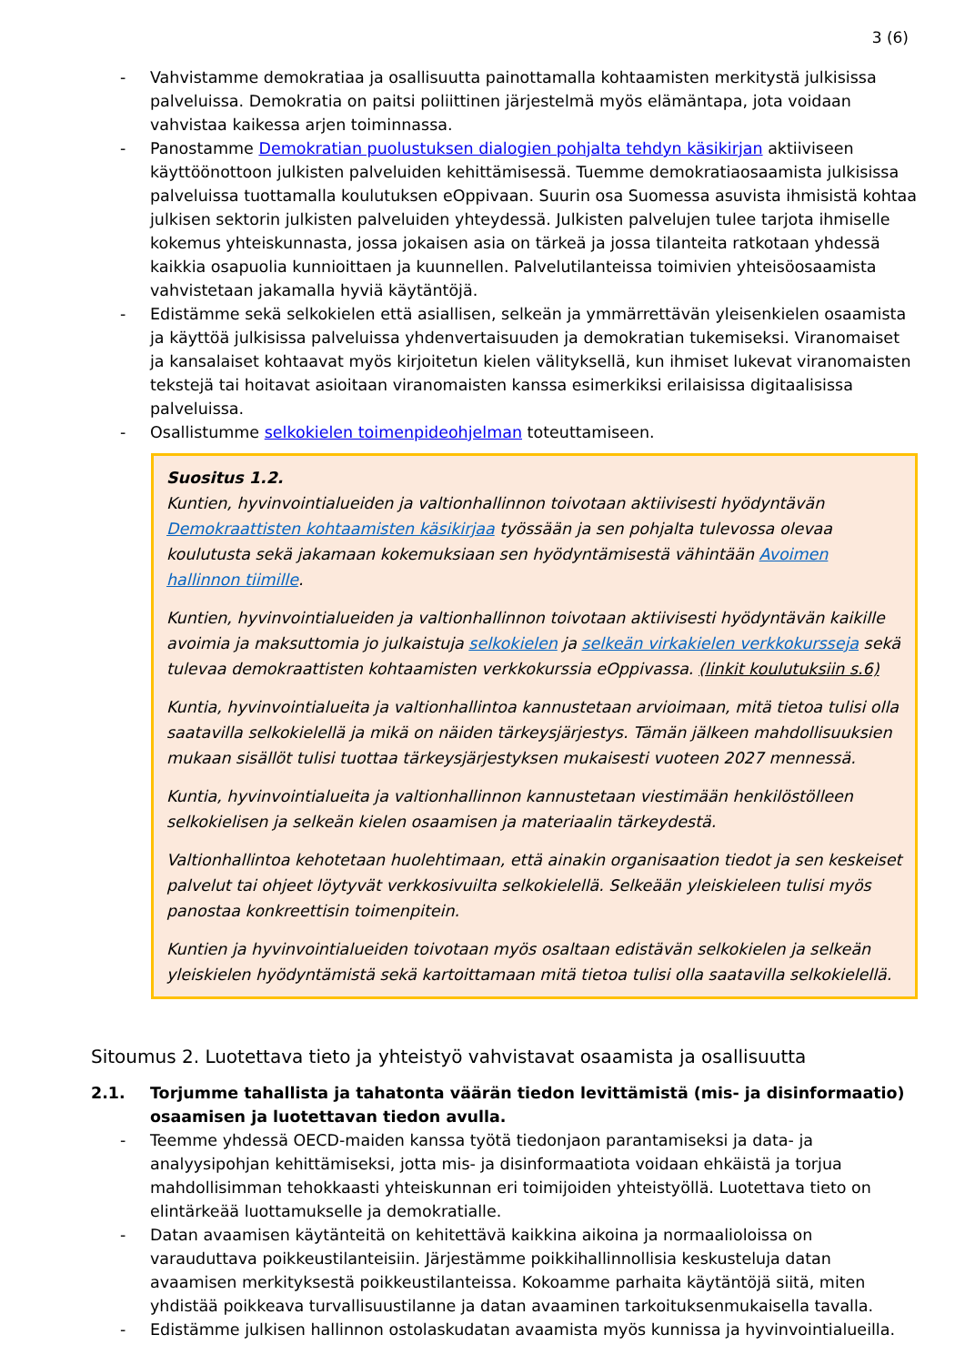3 (6)
- Vahvistamme demokratiaa ja osallisuutta painottamalla kohtaamisten merkitystä julkisissa palveluissa. Demokratia on paitsi poliittinen järjestelmä myös elämäntapa, jota voidaan vahvistaa kaikessa arjen toiminnassa.
- Panostamme Demokratian puolustuksen dialogien pohjalta tehdyn käsikirjan aktiiviseen käyttöönottoon julkisten palveluiden kehittämisessä. Tuemme demokratiaosaamista julkisissa palveluissa tuottamalla koulutuksen eOppivaan. Suurin osa Suomessa asuvista ihmisistä kohtaa julkisen sektorin julkisten palveluiden yhteydessä. Julkisten palvelujen tulee tarjota ihmiselle kokemus yhteiskunnasta, jossa jokaisen asia on tärkeä ja jossa tilanteita ratkotaan yhdessä kaikkia osapuolia kunnioittaen ja kuunnellen. Palvelutilanteissa toimivien yhteisöosaamista vahvistetaan jakamalla hyviä käytäntöjä.
- Edistämme sekä selkokielen että asiallisen, selkeän ja ymmärrettävän yleisenkielen osaamista ja käyttöä julkisissa palveluissa yhdenvertaisuuden ja demokratian tukemiseksi. Viranomaiset ja kansalaiset kohtaavat myös kirjoitetun kielen välityksellä, kun ihmiset lukevat viranomaisten tekstejä tai hoitavat asioitaan viranomaisten kanssa esimerkiksi erilaisissa digitaalisissa palveluissa.
- Osallistumme selkokielen toimenpideohjelman toteuttamiseen.
Suositus 1.2.
Kuntien, hyvinvointialueiden ja valtionhallinnon toivotaan aktiivisesti hyödyntävän Demokraattisten kohtaamisten käsikirjaa työssään ja sen pohjalta tulevossa olevaa koulutusta sekä jakamaan kokemuksiaan sen hyödyntämisestä vähintään Avoimen hallinnon tiimille.
Kuntien, hyvinvointialueiden ja valtionhallinnon toivotaan aktiivisesti hyödyntävän kaikille avoimia ja maksuttomia jo julkaistuja selkokielen ja selkeän virkakielen verkkokursseja sekä tulevaa demokraattisten kohtaamisten verkkokurssia eOppivassa. (linkit koulutuksiin s.6)
Kuntia, hyvinvointialueita ja valtionhallintoa kannustetaan arvioimaan, mitä tietoa tulisi olla saatavilla selkokielellä ja mikä on näiden tärkeysjärjestys. Tämän jälkeen mahdollisuuksien mukaan sisällöt tulisi tuottaa tärkeysjärjestyksen mukaisesti vuoteen 2027 mennessä.
Kuntia, hyvinvointialueita ja valtionhallinnon kannustetaan viestimään henkilöstölleen selkokielisen ja selkeän kielen osaamisen ja materiaalin tärkeydestä.
Valtionhallintoa kehotetaan huolehtimaan, että ainakin organisaation tiedot ja sen keskeiset palvelut tai ohjeet löytyvät verkkosivuilta selkokielellä. Selkeään yleiskieleen tulisi myös panostaa konkreettisin toimenpitein.
Kuntien ja hyvinvointialueiden toivotaan myös osaltaan edistävän selkokielen ja selkeän yleiskielen hyödyntämistä sekä kartoittamaan mitä tietoa tulisi olla saatavilla selkokielellä.
Sitoumus 2. Luotettava tieto ja yhteistyö vahvistavat osaamista ja osallisuutta
2.1. Torjumme tahallista ja tahatonta väärän tiedon levittämistä (mis- ja disinformaatio) osaamisen ja luotettavan tiedon avulla.
- Teemme yhdessä OECD-maiden kanssa työtä tiedonjaon parantamiseksi ja data- ja analyysipohjan kehittämiseksi, jotta mis- ja disinformaatiota voidaan ehkäistä ja torjua mahdollisimman tehokkaasti yhteiskunnan eri toimijoiden yhteistyöllä. Luotettava tieto on elintärkeää luottamukselle ja demokratialle.
- Datan avaamisen käytänteitä on kehitettävä kaikkina aikoina ja normaalioloissa on varauduttava poikkeustilanteisiin. Järjestämme poikkihallinnollisia keskusteluja datan avaamisen merkityksestä poikkeustilanteissa. Kokoamme parhaita käytäntöjä siitä, miten yhdistää poikkeava turvallisuustilanne ja datan avaaminen tarkoituksenmukaisella tavalla.
- Edistämme julkisen hallinnon ostolaskudatan avaamista myös kunnissa ja hyvinvointialueilla.